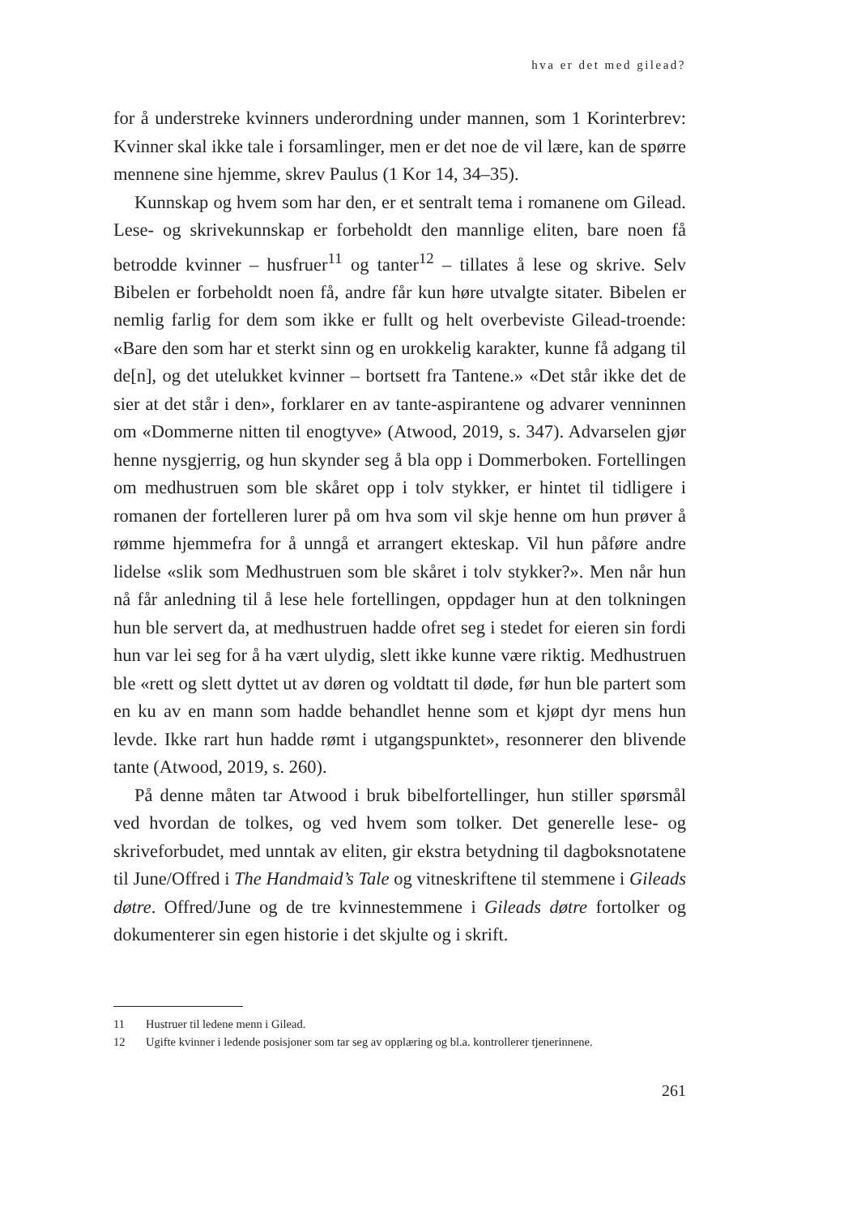hva er det med gilead?
for å understreke kvinners underordning under mannen, som 1 Korinter­brev: Kvinner skal ikke tale i forsamlinger, men er det noe de vil lære, kan de spørre mennene sine hjemme, skrev Paulus (1 Kor 14, 34–35).
Kunnskap og hvem som har den, er et sentralt tema i romanene om Gilead. Lese- og skrivekunnskap er forbeholdt den mannlige eliten, bare noen få betrodde kvinner – husfruer<sup>11</sup> og tanter<sup>12</sup> – tillates å lese og skrive. Selv Bibelen er forbeholdt noen få, andre får kun høre utvalgte sitater. Bibelen er nemlig farlig for dem som ikke er fullt og helt over­beviste Gilead-troende: «Bare den som har et sterkt sinn og en urokkelig karakter, kunne få adgang til de[n], og det utelukket kvinner – bortsett fra Tantene.» «Det står ikke det de sier at det står i den», forklarer en av tante-aspirantene og advarer venninnen om «Dommerne nitten til enog­tyve» (Atwood, 2019, s. 347). Advarselen gjør henne nysgjerrig, og hun skynder seg å bla opp i Dommerboken. Fortellingen om medhustruen som ble skåret opp i tolv stykker, er hintet til tidligere i romanen der fortelleren lurer på om hva som vil skje henne om hun prøver å rømme hjemmefra for å unngå et arrangert ekteskap. Vil hun påføre andre lidelse «slik som Medhustruen som ble skåret i tolv stykker?». Men når hun nå får anledning til å lese hele fortellingen, oppdager hun at den tolkningen hun ble servert da, at medhustruen hadde ofret seg i stedet for eieren sin fordi hun var lei seg for å ha vært ulydig, slett ikke kunne være riktig. Medhustruen ble «rett og slett dyttet ut av døren og voldtatt til døde, før hun ble partert som en ku av en mann som hadde behandlet henne som et kjøpt dyr mens hun levde. Ikke rart hun hadde rømt i utgangspunktet», resonnerer den blivende tante (Atwood, 2019, s. 260).
På denne måten tar Atwood i bruk bibelfortellinger, hun stiller spørs­mål ved hvordan de tolkes, og ved hvem som tolker. Det generelle lese- og skriveforbudet, med unntak av eliten, gir ekstra betydning til dagboks­notatene til June/Offred i The Handmaid’s Tale og vitneskriftene til stem­mene i Gileads døtre. Offred/June og de tre kvinnestemmene i Gileads døtre fortolker og dokumenterer sin egen historie i det skjulte og i skrift.
11 Hustruer til ledene menn i Gilead.
12 Ugifte kvinner i ledende posisjoner som tar seg av opplæring og bl.a. kontrollerer tjenerinnene.
261